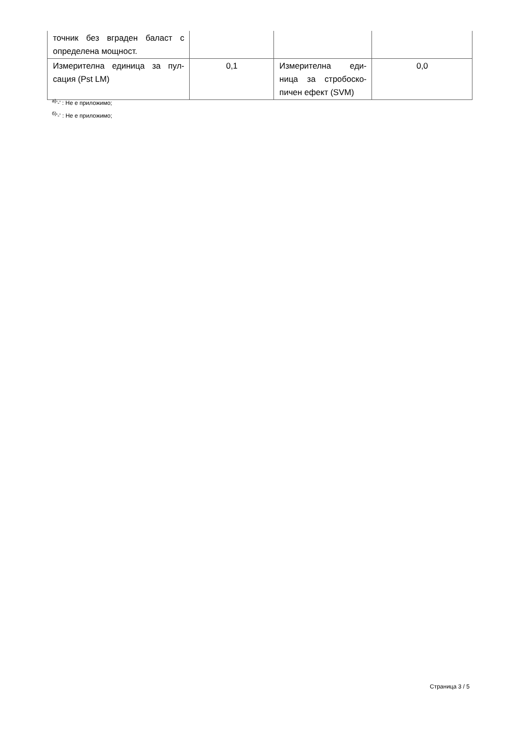| точник без вграден баласт с определена мощност. | | | |
| Измерителна единица за пул-сация (Pst LM) | 0,1 | Измерителна еди-ница за стробоско-пичен ефект (SVM) | 0,0 |
<sup>а)</sup>'-' : Не е приложимо;
<sup>б)</sup>'-' : Не е приложимо;
Страница 3 / 5